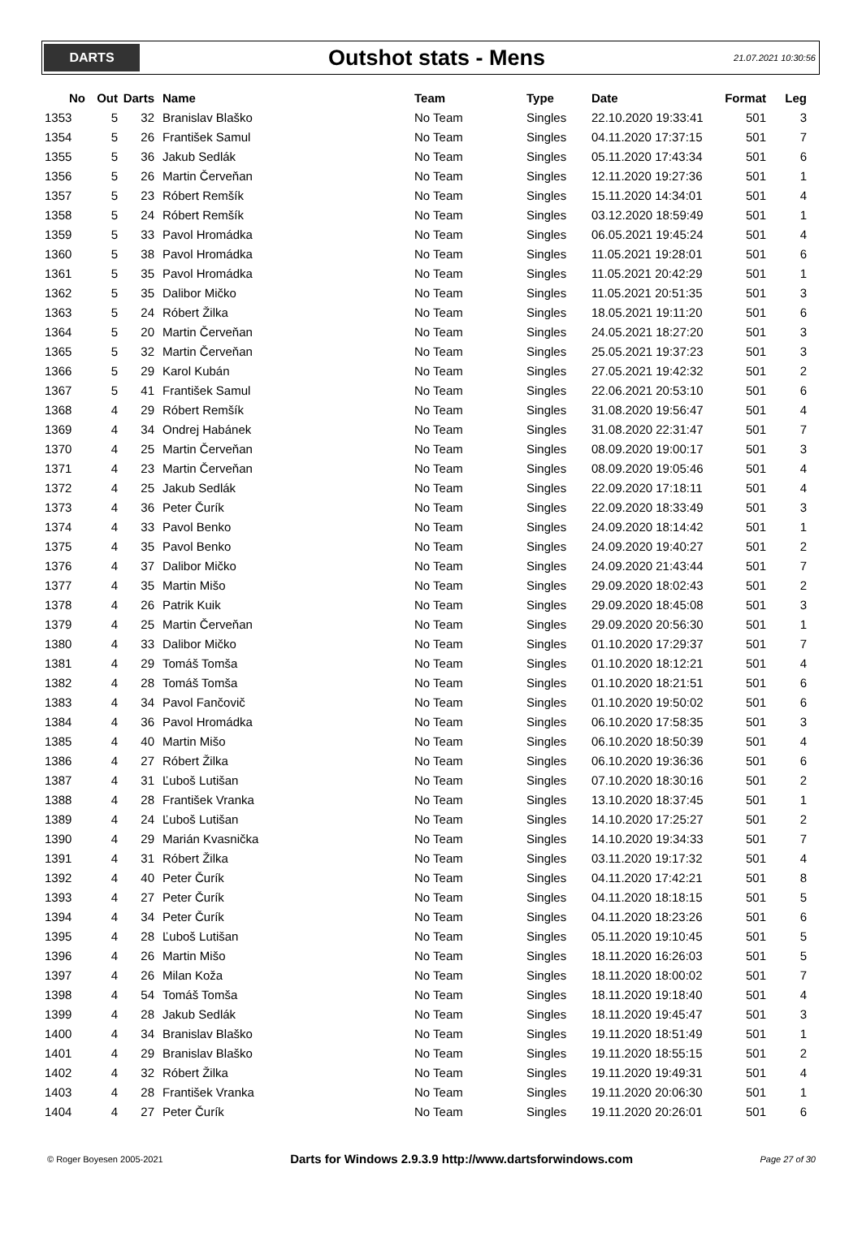DARTS
Outshot stats - Mens
21.07.2021 10:30:56
| No | Out | Darts | Name | Team | Type | Date | Format | Leg |
| --- | --- | --- | --- | --- | --- | --- | --- | --- |
| 1353 | 5 | 32 | Branislav Blaško | No Team | Singles | 22.10.2020 19:33:41 | 501 | 3 |
| 1354 | 5 | 26 | František Samul | No Team | Singles | 04.11.2020 17:37:15 | 501 | 7 |
| 1355 | 5 | 36 | Jakub Sedlák | No Team | Singles | 05.11.2020 17:43:34 | 501 | 6 |
| 1356 | 5 | 26 | Martin Červeňan | No Team | Singles | 12.11.2020 19:27:36 | 501 | 1 |
| 1357 | 5 | 23 | Róbert Remšík | No Team | Singles | 15.11.2020 14:34:01 | 501 | 4 |
| 1358 | 5 | 24 | Róbert Remšík | No Team | Singles | 03.12.2020 18:59:49 | 501 | 1 |
| 1359 | 5 | 33 | Pavol Hromádka | No Team | Singles | 06.05.2021 19:45:24 | 501 | 4 |
| 1360 | 5 | 38 | Pavol Hromádka | No Team | Singles | 11.05.2021 19:28:01 | 501 | 6 |
| 1361 | 5 | 35 | Pavol Hromádka | No Team | Singles | 11.05.2021 20:42:29 | 501 | 1 |
| 1362 | 5 | 35 | Dalibor Mičko | No Team | Singles | 11.05.2021 20:51:35 | 501 | 3 |
| 1363 | 5 | 24 | Róbert Žilka | No Team | Singles | 18.05.2021 19:11:20 | 501 | 6 |
| 1364 | 5 | 20 | Martin Červeňan | No Team | Singles | 24.05.2021 18:27:20 | 501 | 3 |
| 1365 | 5 | 32 | Martin Červeňan | No Team | Singles | 25.05.2021 19:37:23 | 501 | 3 |
| 1366 | 5 | 29 | Karol Kubán | No Team | Singles | 27.05.2021 19:42:32 | 501 | 2 |
| 1367 | 5 | 41 | František Samul | No Team | Singles | 22.06.2021 20:53:10 | 501 | 6 |
| 1368 | 4 | 29 | Róbert Remšík | No Team | Singles | 31.08.2020 19:56:47 | 501 | 4 |
| 1369 | 4 | 34 | Ondrej Habánek | No Team | Singles | 31.08.2020 22:31:47 | 501 | 7 |
| 1370 | 4 | 25 | Martin Červeňan | No Team | Singles | 08.09.2020 19:00:17 | 501 | 3 |
| 1371 | 4 | 23 | Martin Červeňan | No Team | Singles | 08.09.2020 19:05:46 | 501 | 4 |
| 1372 | 4 | 25 | Jakub Sedlák | No Team | Singles | 22.09.2020 17:18:11 | 501 | 4 |
| 1373 | 4 | 36 | Peter Čurík | No Team | Singles | 22.09.2020 18:33:49 | 501 | 3 |
| 1374 | 4 | 33 | Pavol Benko | No Team | Singles | 24.09.2020 18:14:42 | 501 | 1 |
| 1375 | 4 | 35 | Pavol Benko | No Team | Singles | 24.09.2020 19:40:27 | 501 | 2 |
| 1376 | 4 | 37 | Dalibor Mičko | No Team | Singles | 24.09.2020 21:43:44 | 501 | 7 |
| 1377 | 4 | 35 | Martin Mišo | No Team | Singles | 29.09.2020 18:02:43 | 501 | 2 |
| 1378 | 4 | 26 | Patrik Kuik | No Team | Singles | 29.09.2020 18:45:08 | 501 | 3 |
| 1379 | 4 | 25 | Martin Červeňan | No Team | Singles | 29.09.2020 20:56:30 | 501 | 1 |
| 1380 | 4 | 33 | Dalibor Mičko | No Team | Singles | 01.10.2020 17:29:37 | 501 | 7 |
| 1381 | 4 | 29 | Tomáš Tomša | No Team | Singles | 01.10.2020 18:12:21 | 501 | 4 |
| 1382 | 4 | 28 | Tomáš Tomša | No Team | Singles | 01.10.2020 18:21:51 | 501 | 6 |
| 1383 | 4 | 34 | Pavol Fančovič | No Team | Singles | 01.10.2020 19:50:02 | 501 | 6 |
| 1384 | 4 | 36 | Pavol Hromádka | No Team | Singles | 06.10.2020 17:58:35 | 501 | 3 |
| 1385 | 4 | 40 | Martin Mišo | No Team | Singles | 06.10.2020 18:50:39 | 501 | 4 |
| 1386 | 4 | 27 | Róbert Žilka | No Team | Singles | 06.10.2020 19:36:36 | 501 | 6 |
| 1387 | 4 | 31 | Ľuboš Lutišan | No Team | Singles | 07.10.2020 18:30:16 | 501 | 2 |
| 1388 | 4 | 28 | František Vranka | No Team | Singles | 13.10.2020 18:37:45 | 501 | 1 |
| 1389 | 4 | 24 | Ľuboš Lutišan | No Team | Singles | 14.10.2020 17:25:27 | 501 | 2 |
| 1390 | 4 | 29 | Marián Kvasnička | No Team | Singles | 14.10.2020 19:34:33 | 501 | 7 |
| 1391 | 4 | 31 | Róbert Žilka | No Team | Singles | 03.11.2020 19:17:32 | 501 | 4 |
| 1392 | 4 | 40 | Peter Čurík | No Team | Singles | 04.11.2020 17:42:21 | 501 | 8 |
| 1393 | 4 | 27 | Peter Čurík | No Team | Singles | 04.11.2020 18:18:15 | 501 | 5 |
| 1394 | 4 | 34 | Peter Čurík | No Team | Singles | 04.11.2020 18:23:26 | 501 | 6 |
| 1395 | 4 | 28 | Ľuboš Lutišan | No Team | Singles | 05.11.2020 19:10:45 | 501 | 5 |
| 1396 | 4 | 26 | Martin Mišo | No Team | Singles | 18.11.2020 16:26:03 | 501 | 5 |
| 1397 | 4 | 26 | Milan Koža | No Team | Singles | 18.11.2020 18:00:02 | 501 | 7 |
| 1398 | 4 | 54 | Tomáš Tomša | No Team | Singles | 18.11.2020 19:18:40 | 501 | 4 |
| 1399 | 4 | 28 | Jakub Sedlák | No Team | Singles | 18.11.2020 19:45:47 | 501 | 3 |
| 1400 | 4 | 34 | Branislav Blaško | No Team | Singles | 19.11.2020 18:51:49 | 501 | 1 |
| 1401 | 4 | 29 | Branislav Blaško | No Team | Singles | 19.11.2020 18:55:15 | 501 | 2 |
| 1402 | 4 | 32 | Róbert Žilka | No Team | Singles | 19.11.2020 19:49:31 | 501 | 4 |
| 1403 | 4 | 28 | František Vranka | No Team | Singles | 19.11.2020 20:06:30 | 501 | 1 |
| 1404 | 4 | 27 | Peter Čurík | No Team | Singles | 19.11.2020 20:26:01 | 501 | 6 |
© Roger Boyesen 2005-2021 Darts for Windows 2.9.3.9 http://www.dartsforwindows.com Page 27 of 30